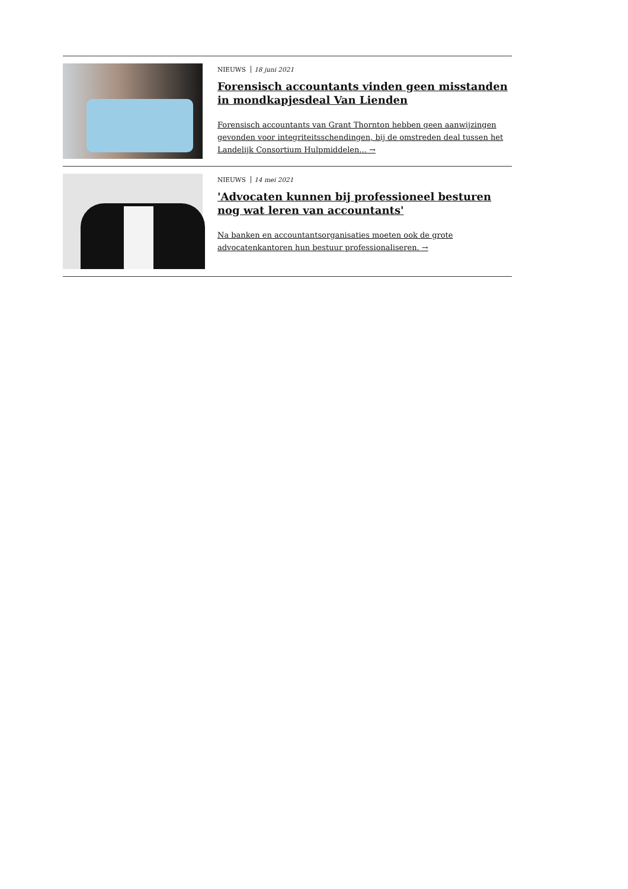NIEUWS 18 juni 2021
Forensisch accountants vinden geen misstanden in mondkapjesdeal Van Lienden
Forensisch accountants van Grant Thornton hebben geen aanwijzingen gevonden voor integriteitsschendingen, bij de omstreden deal tussen het Landelijk Consortium Hulpmiddelen... →
NIEUWS 14 mei 2021
'Advocaten kunnen bij professioneel besturen nog wat leren van accountants'
Na banken en accountantsorganisaties moeten ook de grote advocatenkantoren hun bestuur professionaliseren. →